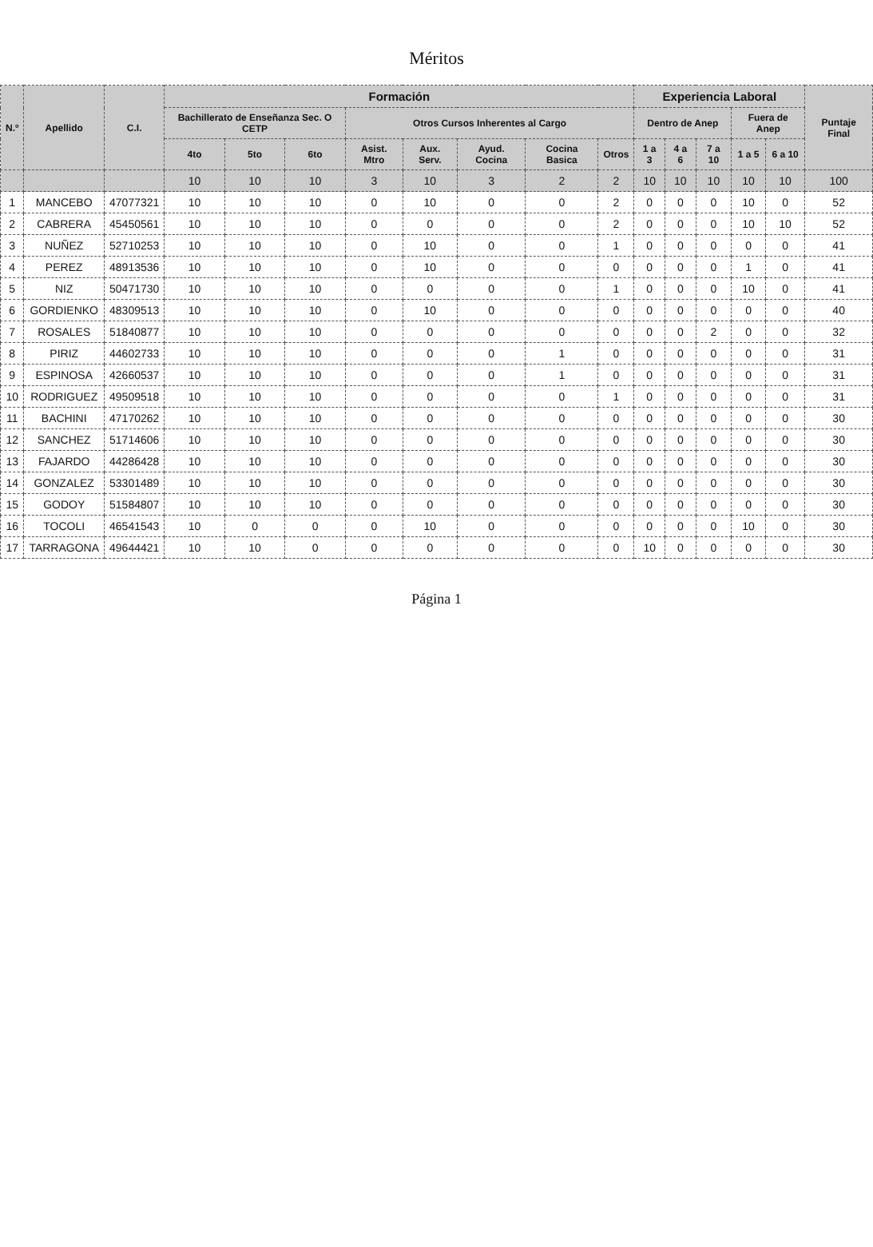Méritos
| N.º | Apellido | C.I. | Formación | | | | | | | | Experiencia Laboral | | | | | Puntaje Final |
| --- | --- | --- | --- | --- | --- | --- | --- | --- | --- | --- | --- | --- | --- | --- | --- | --- |
| | | | Bachillerato de Enseñanza Sec. O CETP | | | Otros Cursos Inherentes al Cargo | | | | | Dentro de Anep | | | Fuera de Anep | | |
| | | | 4to | 5to | 6to | Asist. Mtro | Aux. Serv. | Ayud. Cocina | Cocina Basica | Otros | 1 a 3 | 4 a 6 | 7 a 10 | 1 a 5 | 6 a 10 | |
| | | | 10 | 10 | 10 | 3 | 10 | 3 | 2 | 2 | 10 | 10 | 10 | 10 | 10 | 100 |
| 1 | MANCEBO | 47077321 | 10 | 10 | 10 | 0 | 10 | 0 | 0 | 2 | 0 | 0 | 0 | 10 | 0 | 52 |
| 2 | CABRERA | 45450561 | 10 | 10 | 10 | 0 | 0 | 0 | 0 | 2 | 0 | 0 | 0 | 10 | 10 | 52 |
| 3 | NUÑEZ | 52710253 | 10 | 10 | 10 | 0 | 10 | 0 | 0 | 1 | 0 | 0 | 0 | 0 | 0 | 41 |
| 4 | PEREZ | 48913536 | 10 | 10 | 10 | 0 | 10 | 0 | 0 | 0 | 0 | 0 | 0 | 1 | 0 | 41 |
| 5 | NIZ | 50471730 | 10 | 10 | 10 | 0 | 0 | 0 | 0 | 1 | 0 | 0 | 0 | 10 | 0 | 41 |
| 6 | GORDIENKO | 48309513 | 10 | 10 | 10 | 0 | 10 | 0 | 0 | 0 | 0 | 0 | 0 | 0 | 0 | 40 |
| 7 | ROSALES | 51840877 | 10 | 10 | 10 | 0 | 0 | 0 | 0 | 0 | 0 | 0 | 2 | 0 | 0 | 32 |
| 8 | PIRIZ | 44602733 | 10 | 10 | 10 | 0 | 0 | 0 | 1 | 0 | 0 | 0 | 0 | 0 | 0 | 31 |
| 9 | ESPINOSA | 42660537 | 10 | 10 | 10 | 0 | 0 | 0 | 1 | 0 | 0 | 0 | 0 | 0 | 0 | 31 |
| 10 | RODRIGUEZ | 49509518 | 10 | 10 | 10 | 0 | 0 | 0 | 0 | 1 | 0 | 0 | 0 | 0 | 0 | 31 |
| 11 | BACHINI | 47170262 | 10 | 10 | 10 | 0 | 0 | 0 | 0 | 0 | 0 | 0 | 0 | 0 | 0 | 30 |
| 12 | SANCHEZ | 51714606 | 10 | 10 | 10 | 0 | 0 | 0 | 0 | 0 | 0 | 0 | 0 | 0 | 0 | 30 |
| 13 | FAJARDO | 44286428 | 10 | 10 | 10 | 0 | 0 | 0 | 0 | 0 | 0 | 0 | 0 | 0 | 0 | 30 |
| 14 | GONZALEZ | 53301489 | 10 | 10 | 10 | 0 | 0 | 0 | 0 | 0 | 0 | 0 | 0 | 0 | 0 | 30 |
| 15 | GODOY | 51584807 | 10 | 10 | 10 | 0 | 0 | 0 | 0 | 0 | 0 | 0 | 0 | 0 | 0 | 30 |
| 16 | TOCOLI | 46541543 | 10 | 0 | 0 | 0 | 10 | 0 | 0 | 0 | 0 | 0 | 0 | 10 | 0 | 30 |
| 17 | TARRAGONA | 49644421 | 10 | 10 | 0 | 0 | 0 | 0 | 0 | 0 | 10 | 0 | 0 | 0 | 0 | 30 |
Página 1